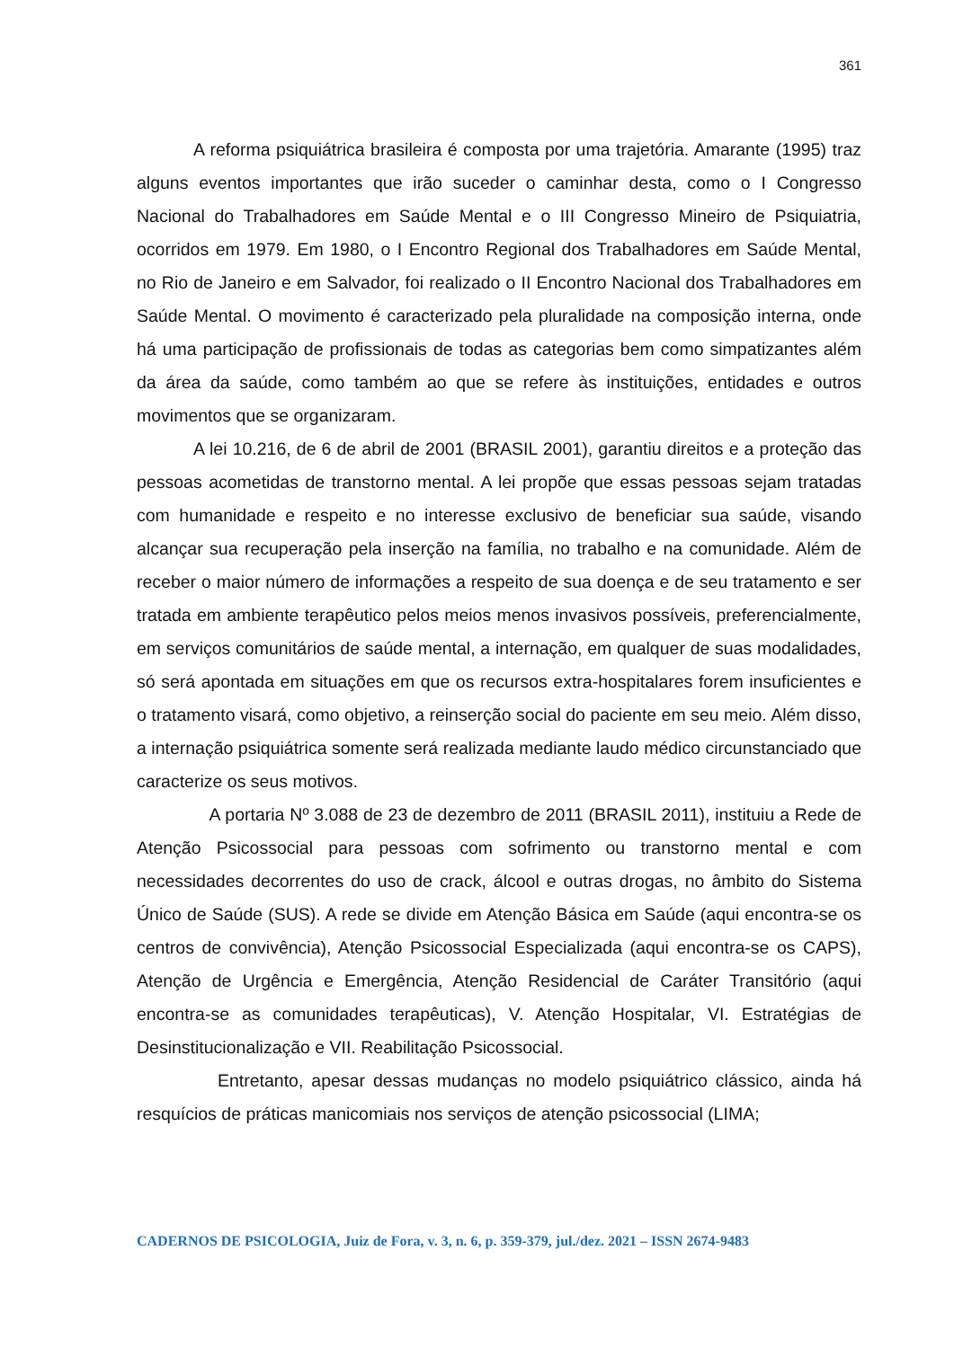361
A reforma psiquiátrica brasileira é composta por uma trajetória. Amarante (1995) traz alguns eventos importantes que irão suceder o caminhar desta, como o I Congresso Nacional do Trabalhadores em Saúde Mental e o III Congresso Mineiro de Psiquiatria, ocorridos em 1979. Em 1980, o I Encontro Regional dos Trabalhadores em Saúde Mental, no Rio de Janeiro e em Salvador, foi realizado o II Encontro Nacional dos Trabalhadores em Saúde Mental. O movimento é caracterizado pela pluralidade na composição interna, onde há uma participação de profissionais de todas as categorias bem como simpatizantes além da área da saúde, como também ao que se refere às instituições, entidades e outros movimentos que se organizaram.
A lei 10.216, de 6 de abril de 2001 (BRASIL 2001), garantiu direitos e a proteção das pessoas acometidas de transtorno mental. A lei propõe que essas pessoas sejam tratadas com humanidade e respeito e no interesse exclusivo de beneficiar sua saúde, visando alcançar sua recuperação pela inserção na família, no trabalho e na comunidade. Além de receber o maior número de informações a respeito de sua doença e de seu tratamento e ser tratada em ambiente terapêutico pelos meios menos invasivos possíveis, preferencialmente, em serviços comunitários de saúde mental, a internação, em qualquer de suas modalidades, só será apontada em situações em que os recursos extra-hospitalares forem insuficientes e o tratamento visará, como objetivo, a reinserção social do paciente em seu meio. Além disso, a internação psiquiátrica somente será realizada mediante laudo médico circunstanciado que caracterize os seus motivos.
A portaria Nº 3.088 de 23 de dezembro de 2011 (BRASIL 2011), instituiu a Rede de Atenção Psicossocial para pessoas com sofrimento ou transtorno mental e com necessidades decorrentes do uso de crack, álcool e outras drogas, no âmbito do Sistema Único de Saúde (SUS). A rede se divide em Atenção Básica em Saúde (aqui encontra-se os centros de convivência), Atenção Psicossocial Especializada (aqui encontra-se os CAPS), Atenção de Urgência e Emergência, Atenção Residencial de Caráter Transitório (aqui encontra-se as comunidades terapêuticas), V. Atenção Hospitalar, VI. Estratégias de Desinstitucionalização e VII. Reabilitação Psicossocial.
Entretanto, apesar dessas mudanças no modelo psiquiátrico clássico, ainda há resquícios de práticas manicomiais nos serviços de atenção psicossocial (LIMA;
CADERNOS DE PSICOLOGIA, Juiz de Fora, v. 3, n. 6, p. 359-379, jul./dez. 2021 – ISSN 2674-9483